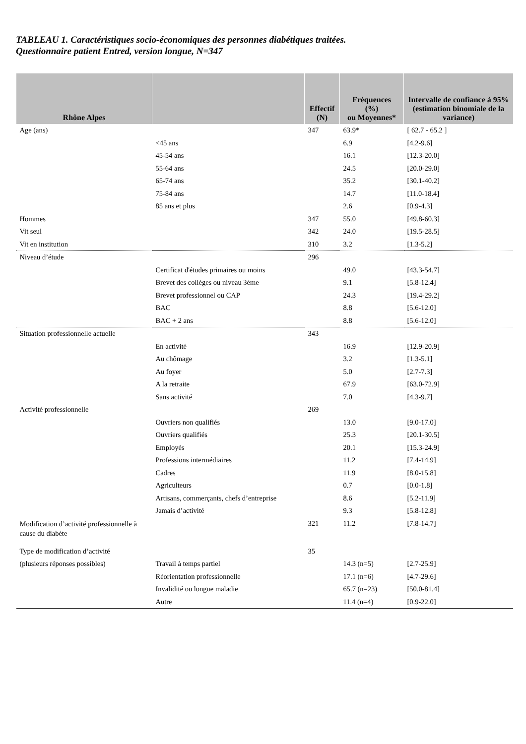TABLEAU 1. Caractéristiques socio-économiques des personnes diabétiques traitées.
Questionnaire patient Entred, version longue, N=347
| Rhône Alpes | | Effectif (N) | Fréquences (%) ou Moyennes* | Intervalle de confiance à 95% (estimation binomiale de la variance) |
| --- | --- | --- | --- | --- |
| Age (ans) | | 347 | 63.9* | [ 62.7 - 65.2 ] |
| | <45 ans | | 6.9 | [4.2-9.6] |
| | 45-54 ans | | 16.1 | [12.3-20.0] |
| | 55-64 ans | | 24.5 | [20.0-29.0] |
| | 65-74 ans | | 35.2 | [30.1-40.2] |
| | 75-84 ans | | 14.7 | [11.0-18.4] |
| | 85 ans et plus | | 2.6 | [0.9-4.3] |
| Hommes | | 347 | 55.0 | [49.8-60.3] |
| Vit seul | | 342 | 24.0 | [19.5-28.5] |
| Vit en institution | | 310 | 3.2 | [1.3-5.2] |
| Niveau d’étude | | 296 | | |
| | Certificat d'études primaires ou moins | | 49.0 | [43.3-54.7] |
| | Brevet des collèges ou niveau 3ème | | 9.1 | [5.8-12.4] |
| | Brevet professionnel ou CAP | | 24.3 | [19.4-29.2] |
| | BAC | | 8.8 | [5.6-12.0] |
| | BAC + 2 ans | | 8.8 | [5.6-12.0] |
| Situation professionnelle actuelle | | 343 | | |
| | En activité | | 16.9 | [12.9-20.9] |
| | Au chômage | | 3.2 | [1.3-5.1] |
| | Au foyer | | 5.0 | [2.7-7.3] |
| | A la retraite | | 67.9 | [63.0-72.9] |
| | Sans activité | | 7.0 | [4.3-9.7] |
| Activité professionnelle | | 269 | | |
| | Ouvriers non qualifiés | | 13.0 | [9.0-17.0] |
| | Ouvriers qualifiés | | 25.3 | [20.1-30.5] |
| | Employés | | 20.1 | [15.3-24.9] |
| | Professions intermédiaires | | 11.2 | [7.4-14.9] |
| | Cadres | | 11.9 | [8.0-15.8] |
| | Agriculteurs | | 0.7 | [0.0-1.8] |
| | Artisans, commerçants, chefs d’entreprise | | 8.6 | [5.2-11.9] |
| | Jamais d’activité | | 9.3 | [5.8-12.8] |
| Modification d’activité professionnelle à cause du diabète | | 321 | 11.2 | [7.8-14.7] |
| Type de modification d’activité | | 35 | | |
| (plusieurs réponses possibles) | Travail à temps partiel | | 14.3 (n=5) | [2.7-25.9] |
| | Réorientation professionnelle | | 17.1 (n=6) | [4.7-29.6] |
| | Invalidité ou longue maladie | | 65.7 (n=23) | [50.0-81.4] |
| | Autre | | 11.4 (n=4) | [0.9-22.0] |